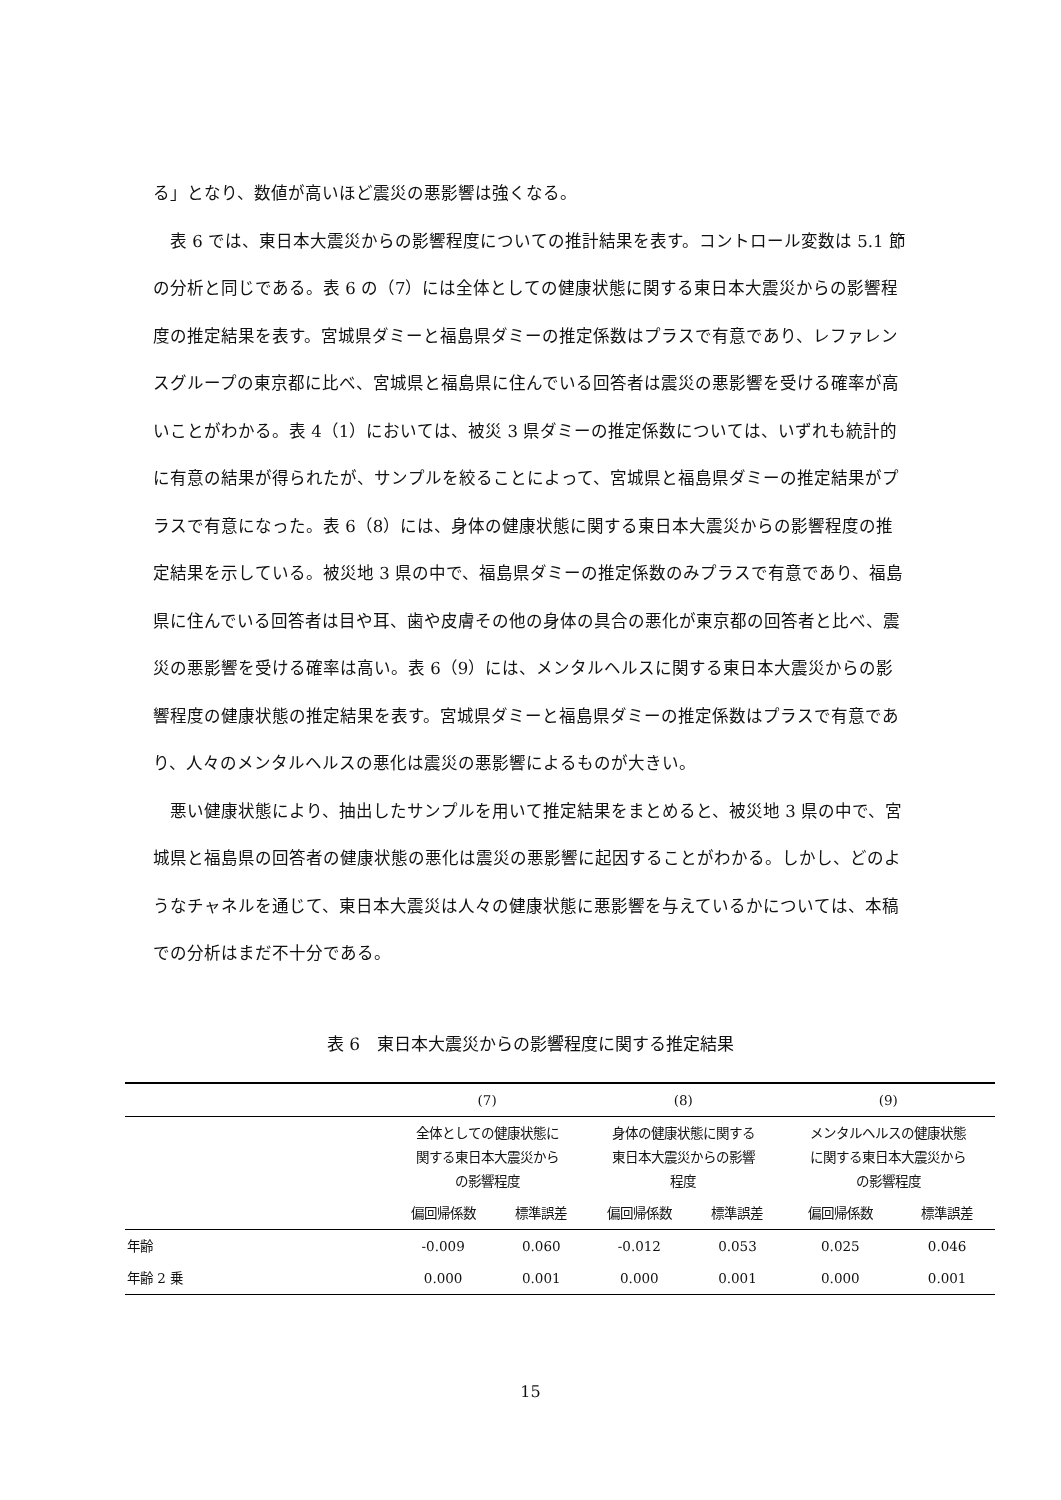る」となり、数値が高いほど震災の悪影響は強くなる。
　表 6 では、東日本大震災からの影響程度についての推計結果を表す。コントロール変数は 5.1 節の分析と同じである。表 6 の（7）には全体としての健康状態に関する東日本大震災からの影響程度の推定結果を表す。宮城県ダミーと福島県ダミーの推定係数はプラスで有意であり、レファレンスグループの東京都に比べ、宮城県と福島県に住んでいる回答者は震災の悪影響を受ける確率が高いことがわかる。表 4（1）においては、被災 3 県ダミーの推定係数については、いずれも統計的に有意の結果が得られたが、サンプルを絞ることによって、宮城県と福島県ダミーの推定結果がプラスで有意になった。表 6（8）には、身体の健康状態に関する東日本大震災からの影響程度の推定結果を示している。被災地 3 県の中で、福島県ダミーの推定係数のみプラスで有意であり、福島県に住んでいる回答者は目や耳、歯や皮膚その他の身体の具合の悪化が東京都の回答者と比べ、震災の悪影響を受ける確率は高い。表 6（9）には、メンタルヘルスに関する東日本大震災からの影響程度の健康状態の推定結果を表す。宮城県ダミーと福島県ダミーの推定係数はプラスで有意であり、人々のメンタルヘルスの悪化は震災の悪影響によるものが大きい。
　悪い健康状態により、抽出したサンプルを用いて推定結果をまとめると、被災地 3 県の中で、宮城県と福島県の回答者の健康状態の悪化は震災の悪影響に起因することがわかる。しかし、どのようなチャネルを通じて、東日本大震災は人々の健康状態に悪影響を与えているかについては、本稿での分析はまだ不十分である。
表 6　東日本大震災からの影響程度に関する推定結果
| | (7) | | (8) | | (9) | |
| --- | --- | --- | --- | --- | --- | --- |
| | 全体としての健康状態に 関する東日本大震災から の影響程度 | | 身体の健康状態に関する 東日本大震災からの影響 程度 | | メンタルヘルスの健康状態 に関する東日本大震災から の影響程度 | |
| | 偏回帰係数 | 標準誤差 | 偏回帰係数 | 標準誤差 | 偏回帰係数 | 標準誤差 |
| 年齢 | -0.009 | 0.060 | -0.012 | 0.053 | 0.025 | 0.046 |
| 年齢 2 乗 | 0.000 | 0.001 | 0.000 | 0.001 | 0.000 | 0.001 |
15